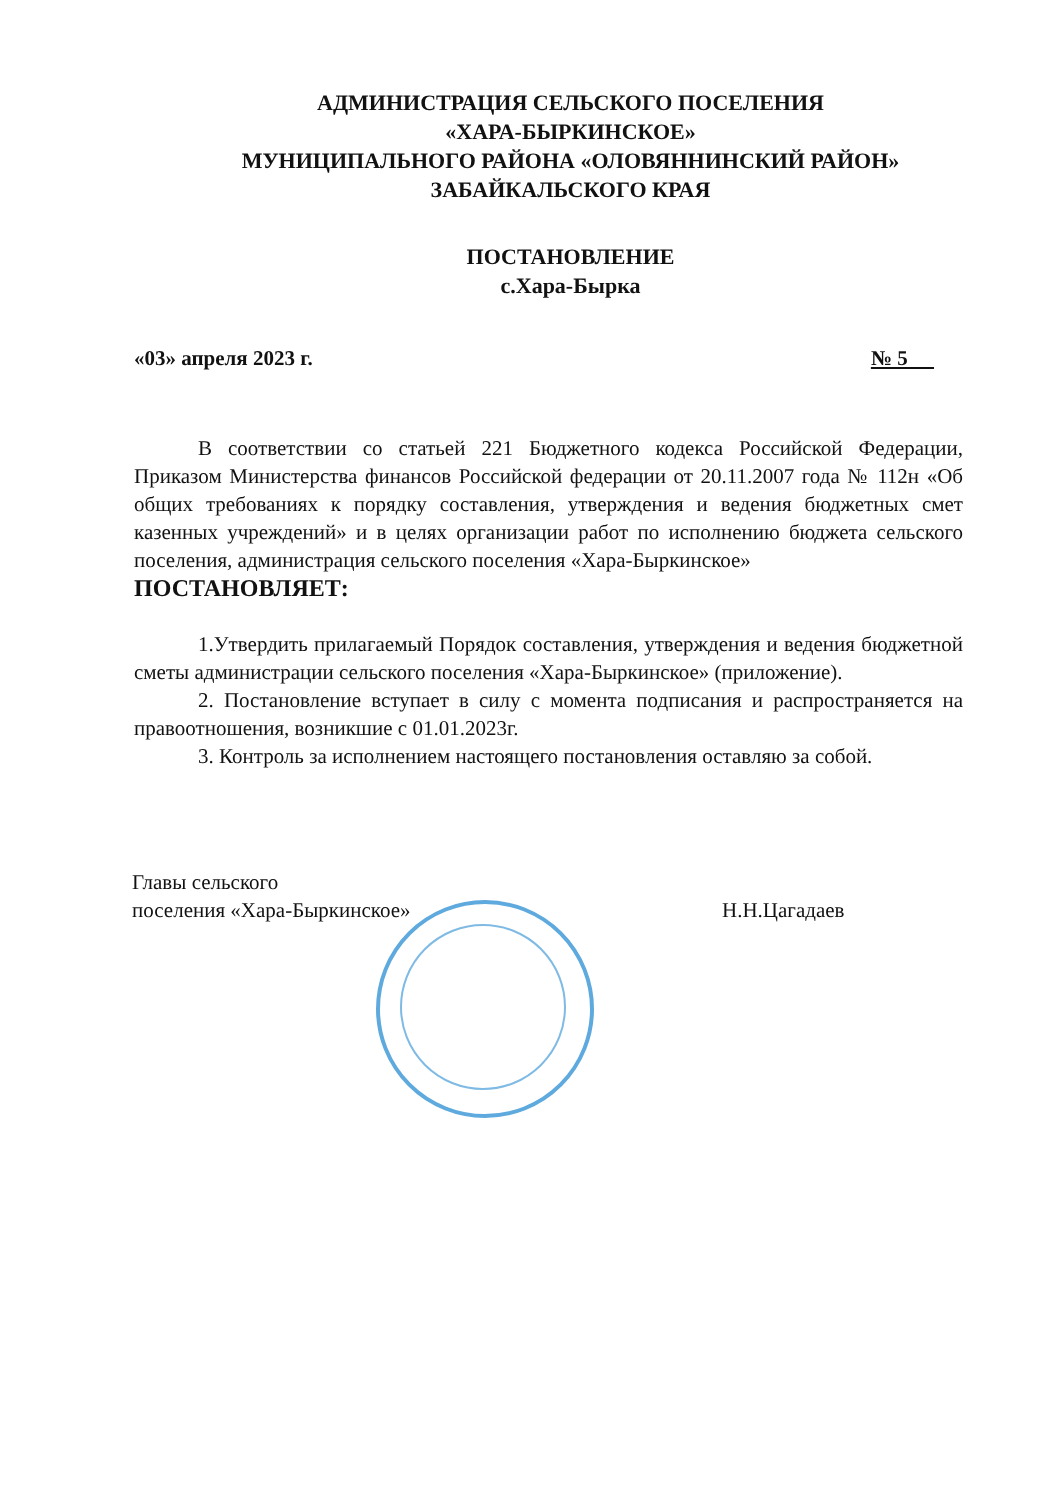АДМИНИСТРАЦИЯ СЕЛЬСКОГО ПОСЕЛЕНИЯ
«ХАРА-БЫРКИНСКОЕ»
МУНИЦИПАЛЬНОГО РАЙОНА «ОЛОВЯННИНСКИЙ РАЙОН»
ЗАБАЙКАЛЬСКОГО КРАЯ
ПОСТАНОВЛЕНИЕ
с.Хара-Бырка
«03» апреля 2023 г. № 5
В соответствии со статьей 221 Бюджетного кодекса Российской Федерации, Приказом Министерства финансов Российской федерации от 20.11.2007 года № 112н «Об общих требованиях к порядку составления, утверждения и ведения бюджетных смет казенных учреждений» и в целях организации работ по исполнению бюджета сельского поселения, администрация сельского поселения «Хара-Быркинское»
ПОСТАНОВЛЯЕТ:
1.Утвердить прилагаемый Порядок составления, утверждения и ведения бюджетной сметы администрации сельского поселения «Хара-Быркинское» (приложение).
2. Постановление вступает в силу с момента подписания и распространяется на правоотношения, возникшие с 01.01.2023г.
3. Контроль за исполнением настоящего постановления оставляю за собой.
Главы сельского
поселения «Хара-Быркинское»
Н.Н.Цагадаев